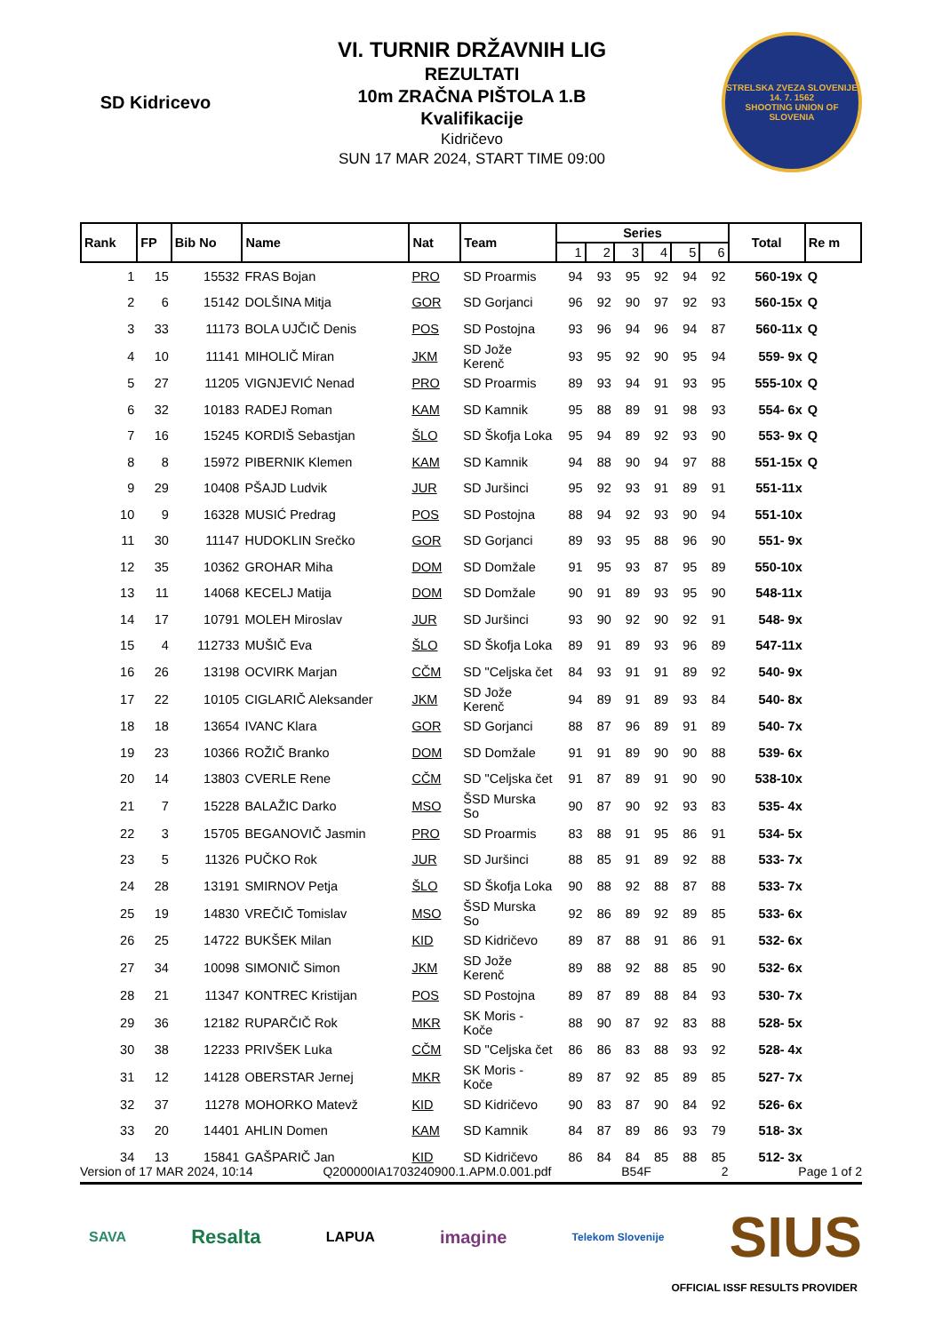SD Kidricevo
VI. TURNIR DRŽAVNIH LIG
REZULTATI
10m ZRAČNA PIŠTOLA 1.B
Kvalifikacije
Kidričevo
SUN 17 MAR 2024, START TIME 09:00
STRELSKA ZVEZA SLOVENIJE
14. 7. 1562
SHOOTING UNION OF SLOVENIA
| Rank | FP | Bib No | Name | Nat | Team | Series | | | | | | Total | Re m |
| --- | --- | --- | --- | --- | --- | --- | --- | --- | --- | --- | --- | --- | --- |
| | | | | | | 1 | 2 | 3 | 4 | 5 | 6 | | |
| 1 | 15 | 15532 | FRAS Bojan | PRO | SD Proarmis | 94 | 93 | 95 | 92 | 94 | 92 | 560-19x | Q |
| 2 | 6 | 15142 | DOLŠINA Mitja | GOR | SD Gorjanci | 96 | 92 | 90 | 97 | 92 | 93 | 560-15x | Q |
| 3 | 33 | 11173 | BOLA UJČIČ Denis | POS | SD Postojna | 93 | 96 | 94 | 96 | 94 | 87 | 560-11x | Q |
| 4 | 10 | 11141 | MIHOLIČ Miran | JKM | SD Jože Kerenč | 93 | 95 | 92 | 90 | 95 | 94 | 559- 9x | Q |
| 5 | 27 | 11205 | VIGNJEVIĆ Nenad | PRO | SD Proarmis | 89 | 93 | 94 | 91 | 93 | 95 | 555-10x | Q |
| 6 | 32 | 10183 | RADEJ Roman | KAM | SD Kamnik | 95 | 88 | 89 | 91 | 98 | 93 | 554- 6x | Q |
| 7 | 16 | 15245 | KORDIŠ Sebastjan | ŠLO | SD Škofja Loka | 95 | 94 | 89 | 92 | 93 | 90 | 553- 9x | Q |
| 8 | 8 | 15972 | PIBERNIK Klemen | KAM | SD Kamnik | 94 | 88 | 90 | 94 | 97 | 88 | 551-15x | Q |
| 9 | 29 | 10408 | PŠAJD Ludvik | JUR | SD Juršinci | 95 | 92 | 93 | 91 | 89 | 91 | 551-11x | |
| 10 | 9 | 16328 | MUSIĆ Predrag | POS | SD Postojna | 88 | 94 | 92 | 93 | 90 | 94 | 551-10x | |
| 11 | 30 | 11147 | HUDOKLIN Srečko | GOR | SD Gorjanci | 89 | 93 | 95 | 88 | 96 | 90 | 551- 9x | |
| 12 | 35 | 10362 | GROHAR Miha | DOM | SD Domžale | 91 | 95 | 93 | 87 | 95 | 89 | 550-10x | |
| 13 | 11 | 14068 | KECELJ Matija | DOM | SD Domžale | 90 | 91 | 89 | 93 | 95 | 90 | 548-11x | |
| 14 | 17 | 10791 | MOLEH Miroslav | JUR | SD Juršinci | 93 | 90 | 92 | 90 | 92 | 91 | 548- 9x | |
| 15 | 4 | 112733 | MUŠIČ Eva | ŠLO | SD Škofja Loka | 89 | 91 | 89 | 93 | 96 | 89 | 547-11x | |
| 16 | 26 | 13198 | OCVIRK Marjan | CČM | SD "Celjska čet | 84 | 93 | 91 | 91 | 89 | 92 | 540- 9x | |
| 17 | 22 | 10105 | CIGLARIČ Aleksander | JKM | SD Jože Kerenč | 94 | 89 | 91 | 89 | 93 | 84 | 540- 8x | |
| 18 | 18 | 13654 | IVANC Klara | GOR | SD Gorjanci | 88 | 87 | 96 | 89 | 91 | 89 | 540- 7x | |
| 19 | 23 | 10366 | ROŽIČ Branko | DOM | SD Domžale | 91 | 91 | 89 | 90 | 90 | 88 | 539- 6x | |
| 20 | 14 | 13803 | CVERLE Rene | CČM | SD "Celjska čet | 91 | 87 | 89 | 91 | 90 | 90 | 538-10x | |
| 21 | 7 | 15228 | BALAŽIC Darko | MSO | ŠSD Murska So | 90 | 87 | 90 | 92 | 93 | 83 | 535- 4x | |
| 22 | 3 | 15705 | BEGANOVIČ Jasmin | PRO | SD Proarmis | 83 | 88 | 91 | 95 | 86 | 91 | 534- 5x | |
| 23 | 5 | 11326 | PUČKO Rok | JUR | SD Juršinci | 88 | 85 | 91 | 89 | 92 | 88 | 533- 7x | |
| 24 | 28 | 13191 | SMIRNOV Petja | ŠLO | SD Škofja Loka | 90 | 88 | 92 | 88 | 87 | 88 | 533- 7x | |
| 25 | 19 | 14830 | VREČIČ Tomislav | MSO | ŠSD Murska So | 92 | 86 | 89 | 92 | 89 | 85 | 533- 6x | |
| 26 | 25 | 14722 | BUKŠEK Milan | KID | SD Kidričevo | 89 | 87 | 88 | 91 | 86 | 91 | 532- 6x | |
| 27 | 34 | 10098 | SIMONIČ Simon | JKM | SD Jože Kerenč | 89 | 88 | 92 | 88 | 85 | 90 | 532- 6x | |
| 28 | 21 | 11347 | KONTREC Kristijan | POS | SD Postojna | 89 | 87 | 89 | 88 | 84 | 93 | 530- 7x | |
| 29 | 36 | 12182 | RUPARČIČ Rok | MKR | SK Moris - Koče | 88 | 90 | 87 | 92 | 83 | 88 | 528- 5x | |
| 30 | 38 | 12233 | PRIVŠEK Luka | CČM | SD "Celjska čet | 86 | 86 | 83 | 88 | 93 | 92 | 528- 4x | |
| 31 | 12 | 14128 | OBERSTAR Jernej | MKR | SK Moris - Koče | 89 | 87 | 92 | 85 | 89 | 85 | 527- 7x | |
| 32 | 37 | 11278 | MOHORKO Matevž | KID | SD Kidričevo | 90 | 83 | 87 | 90 | 84 | 92 | 526- 6x | |
| 33 | 20 | 14401 | AHLIN Domen | KAM | SD Kamnik | 84 | 87 | 89 | 86 | 93 | 79 | 518- 3x | |
| 34 | 13 | 15841 | GAŠPARIČ Jan | KID | SD Kidričevo | 86 | 84 | 84 | 85 | 88 | 85 | 512- 3x | |
Version of 17 MAR 2024, 10:14 Q200000IA1703240900.1.APM.0.001.pdf B54F 2 Page 1 of 2
SAVA Resalta LAPUA imagine Telekom Slovenije SIUS
OFFICIAL ISSF RESULTS PROVIDER